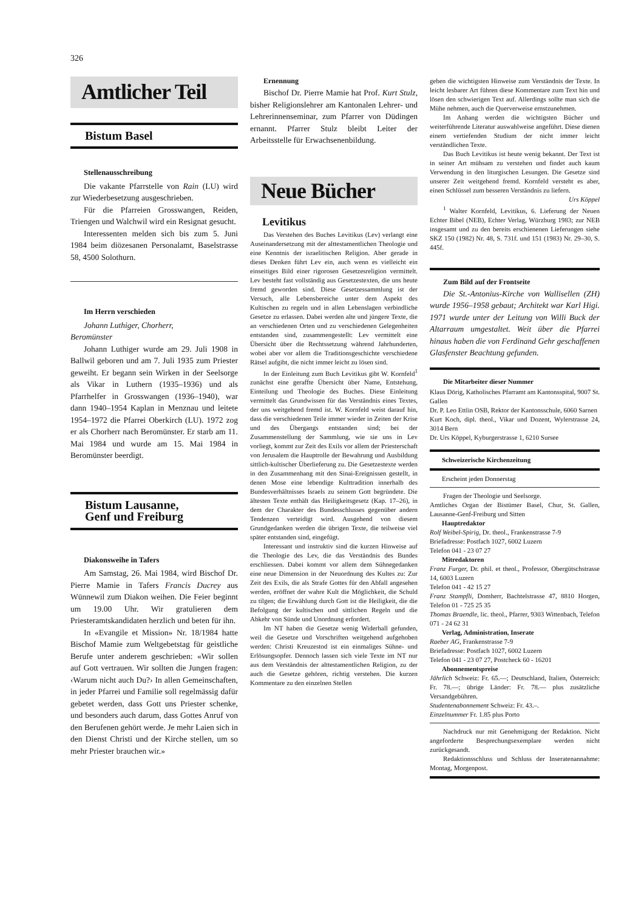326
Amtlicher Teil
Bistum Basel
Stellenausschreibung
Die vakante Pfarrstelle von Rain (LU) wird zur Wiederbesetzung ausgeschrieben.
Für die Pfarreien Grosswangen, Reiden, Triengen und Walchwil wird ein Resignat gesucht.
Interessenten melden sich bis zum 5. Juni 1984 beim diözesanen Personalamt, Baselstrasse 58, 4500 Solothurn.
Im Herrn verschieden
Johann Luthiger, Chorherr,
Beromünster
Johann Luthiger wurde am 29. Juli 1908 in Ballwil geboren und am 7. Juli 1935 zum Priester geweiht. Er begann sein Wirken in der Seelsorge als Vikar in Luthern (1935–1936) und als Pfarrhelfer in Grosswangen (1936–1940), war dann 1940–1954 Kaplan in Menznau und leitete 1954–1972 die Pfarrei Oberkirch (LU). 1972 zog er als Chorherr nach Beromünster. Er starb am 11. Mai 1984 und wurde am 15. Mai 1984 in Beromünster beerdigt.
Bistum Lausanne,
Genf und Freiburg
Diakonsweihe in Tafers
Am Samstag, 26. Mai 1984, wird Bischof Dr. Pierre Mamie in Tafers Francis Ducrey aus Wünnewil zum Diakon weihen. Die Feier beginnt um 19.00 Uhr. Wir gratulieren dem Priesteramtskandidaten herzlich und beten für ihn.
In «Evangile et Mission» Nr. 18/1984 hatte Bischof Mamie zum Weltgebetstag für geistliche Berufe unter anderem geschrieben: «Wir sollen auf Gott vertrauen. Wir sollten die Jungen fragen: ‹Warum nicht auch Du?› In allen Gemeinschaften, in jeder Pfarrei und Familie soll regelmässig dafür gebetet werden, dass Gott uns Priester schenke, und besonders auch darum, dass Gottes Anruf von den Berufenen gehört werde. Je mehr Laien sich in den Dienst Christi und der Kirche stellen, um so mehr Priester brauchen wir.»
Ernennung
Bischof Dr. Pierre Mamie hat Prof. Kurt Stulz, bisher Religionslehrer am Kantonalen Lehrer- und Lehrerinnenseminar, zum Pfarrer von Düdingen ernannt. Pfarrer Stulz bleibt Leiter der Arbeitsstelle für Erwachsenenbildung.
Neue Bücher
Levitikus
Das Verstehen des Buches Levitikus (Lev) verlangt eine Auseinandersetzung mit der alttestamentlichen Theologie und eine Kenntnis der israelitischen Religion. Aber gerade in dieses Denken führt Lev ein, auch wenn es vielleicht ein einseitiges Bild einer rigorosen Gesetzesreligion vermittelt. Lev besteht fast vollständig aus Gesetzestexten, die uns heute fremd geworden sind. Diese Gesetzessammlung ist der Versuch, alle Lebensbereiche unter dem Aspekt des Kultischen zu regeln und in allen Lebenslagen verbindliche Gesetze zu erlassen. Dabei werden alte und jüngere Texte, die an verschiedenen Orten und zu verschiedenen Gelegenheiten entstanden sind, zusammengestellt: Lev vermittelt eine Übersicht über die Rechtssetzung während Jahrhunderten, wobei aber vor allem die Traditionsgeschichte verschiedene Rätsel aufgibt, die nicht immer leicht zu lösen sind.
In der Einleitung zum Buch Levitikus gibt W. Kornfeld<sup>1</sup> zunächst eine geraffte Übersicht über Name, Entstehung, Einteilung und Theologie des Buches. Diese Einleitung vermittelt das Grundwissen für das Verständnis eines Textes, der uns weitgehend fremd ist. W. Kornfeld weist darauf hin, dass die verschiedenen Teile immer wieder in Zeiten der Krise und des Übergangs entstanden sind; bei der Zusammenstellung der Sammlung, wie sie uns in Lev vorliegt, kommt zur Zeit des Exils vor allem der Priesterschaft von Jerusalem die Hauptrolle der Bewahrung und Ausbildung sittlich-kultischer Überlieferung zu. Die Gesetzestexte werden in den Zusammenhang mit den Sinai-Ereignissen gestellt, in denen Mose eine lebendige Kulttradition innerhalb des Bundesverhältnisses Israels zu seinem Gott begründete. Die ältesten Texte enthält das Heiligkeitsgesetz (Kap. 17–26), in dem der Charakter des Bundesschlusses gegenüber andern Tendenzen verteidigt wird. Ausgehend von diesem Grundgedanken werden die übrigen Texte, die teilweise viel später entstanden sind, eingefügt.
Interessant und instruktiv sind die kurzen Hinweise auf die Theologie des Lev, die das Verständnis des Bundes erschliessen. Dabei kommt vor allem dem Sühnegedanken eine neue Dimension in der Neuordnung des Kultes zu: Zur Zeit des Exils, die als Strafe Gottes für den Abfall angesehen werden, eröffnet der wahre Kult die Möglichkeit, die Schuld zu tilgen; die Erwählung durch Gott ist die Heiligkeit, die die Befolgung der kultischen und sittlichen Regeln und die Abkehr von Sünde und Unordnung erfordert.
Im NT haben die Gesetze wenig Widerhall gefunden, weil die Gesetze und Vorschriften weitgehend aufgehoben werden: Christi Kreuzestod ist ein einmaliges Sühne- und Erlösungsopfer. Dennoch lassen sich viele Texte im NT nur aus dem Verständnis der alttestamentlichen Religion, zu der auch die Gesetze gehören, richtig verstehen. Die kurzen Kommentare zu den einzelnen Stellen
geben die wichtigsten Hinweise zum Verständnis der Texte. In leicht lesbarer Art führen diese Kommentare zum Text hin und lösen den schwierigen Text auf. Allerdings sollte man sich die Mühe nehmen, auch die Querverweise ernstzunehmen.
Im Anhang werden die wichtigsten Bücher und weiterführende Literatur auswahlweise angeführt. Diese dienen einem vertiefenden Studium der nicht immer leicht verständlichen Texte.
Das Buch Levitikus ist heute wenig bekannt. Der Text ist in seiner Art mühsam zu verstehen und findet auch kaum Verwendung in den liturgischen Lesungen. Die Gesetze sind unserer Zeit weitgehend fremd. Kornfeld versteht es aber, einen Schlüssel zum besseren Verständnis zu liefern.
Urs Köppel
<sup>1</sup> Walter Kornfeld, Levitikus, 6. Lieferung der Neuen Echter Bibel (NEB), Echter Verlag, Würzburg 1983; zur NEB insgesamt und zu den bereits erschienenen Lieferungen siehe SKZ 150 (1982) Nr. 48, S. 731f. und 151 (1983) Nr. 29–30, S. 445f.
Zum Bild auf der Frontseite
Die St.-Antonius-Kirche von Wallisellen (ZH) wurde 1956–1958 gebaut; Architekt war Karl Higi. 1971 wurde unter der Leitung von Willi Buck der Altarraum umgestaltet. Weit über die Pfarrei hinaus haben die von Ferdinand Gehr geschaffenen Glasfenster Beachtung gefunden.
Die Mitarbeiter dieser Nummer
Klaus Dörig, Katholisches Pfarramt am Kantonsspital, 9007 St. Gallen
Dr. P. Leo Ettlin OSB, Rektor der Kantonsschule, 6060 Sarnen
Kurt Koch, dipl. theol., Vikar und Dozent, Wylerstrasse 24, 3014 Bern
Dr. Urs Köppel, Kyburgerstrasse 1, 6210 Sursee
Schweizerische Kirchenzeitung
Erscheint jeden Donnerstag
Fragen der Theologie und Seelsorge.
Amtliches Organ der Bistümer Basel, Chur, St. Gallen, Lausanne-Genf-Freiburg und Sitten
Hauptredaktor
Rolf Weibel-Spirig, Dr. theol., Frankenstrasse 7-9
Briefadresse: Postfach 1027, 6002 Luzern
Telefon 041 - 23 07 27
Mitredaktoren
Franz Furger, Dr. phil. et theol., Professor, Obergütschstrasse 14, 6003 Luzern
Telefon 041 - 42 15 27
Franz Stampfli, Domherr, Bachtelstrasse 47, 8810 Horgen, Telefon 01 - 725 25 35
Thomas Braendle, lic. theol., Pfarrer, 9303 Wittenbach, Telefon 071 - 24 62 31
Verlag, Administration, Inserate
Raeber AG, Frankenstrasse 7-9
Briefadresse: Postfach 1027, 6002 Luzern
Telefon 041 - 23 07 27, Postcheck 60 - 16201
Abonnementspreise
Jährlich Schweiz: Fr. 65.—; Deutschland, Italien, Österreich: Fr. 78.—; übrige Länder: Fr. 78.— plus zusätzliche Versandgebühren.
Studentenabonnement Schweiz: Fr. 43.–.
Einzelnummer Fr. 1.85 plus Porto
Nachdruck nur mit Genehmigung der Redaktion. Nicht angeforderte Besprechungsexemplare werden nicht zurückgesandt.
Redaktionsschluss und Schluss der Inseratenannahme: Montag, Morgenpost.